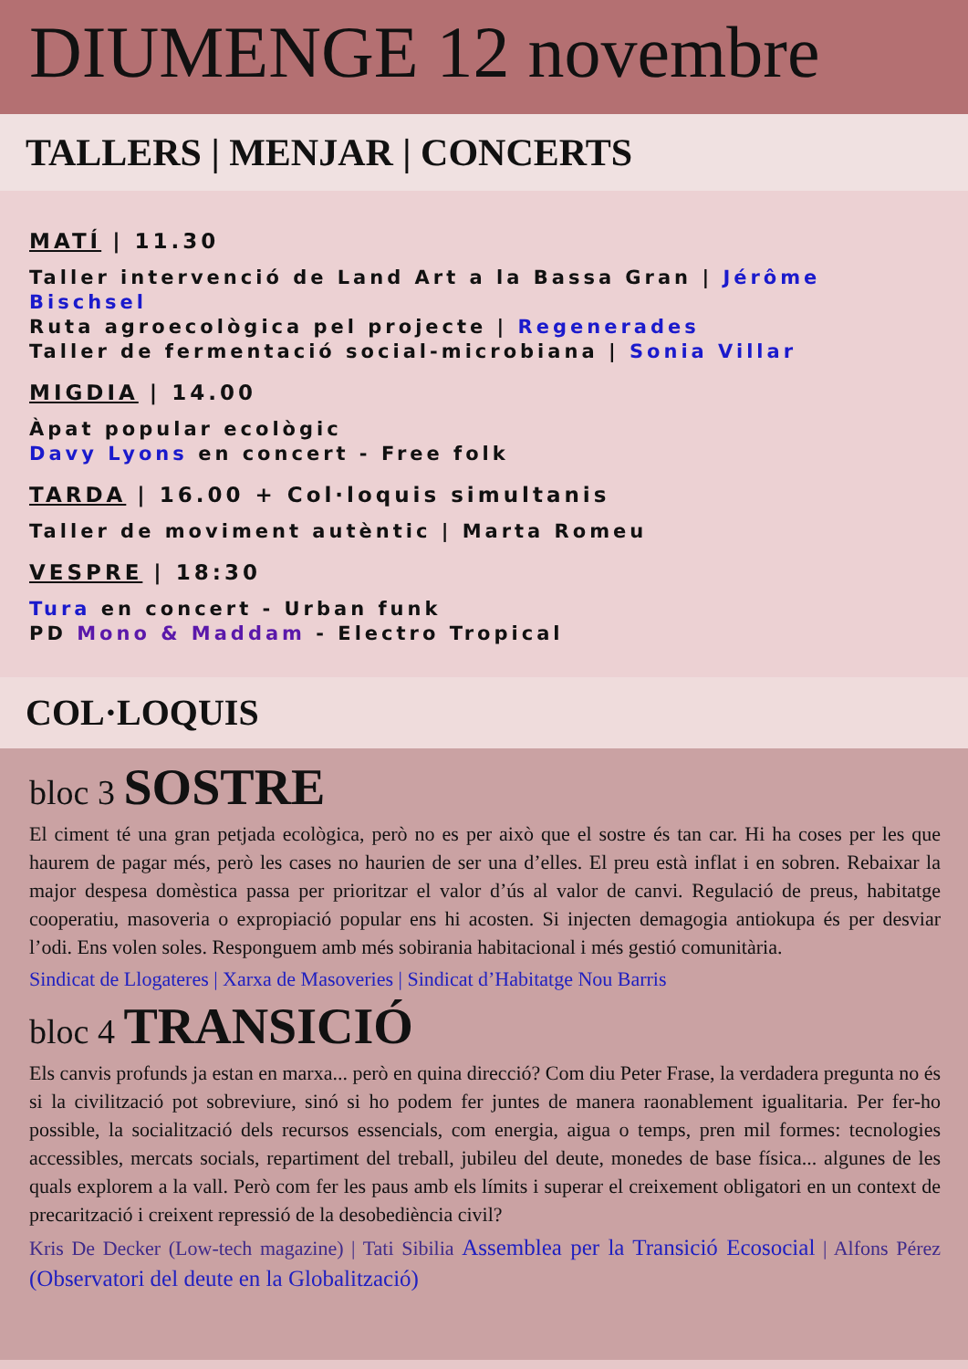DIUMENGE 12 novembre
TALLERS | MENJAR | CONCERTS
MATÍ | 11.30
Taller intervenció de Land Art a la Bassa Gran | Jérôme Bischsel
Ruta agroecològica pel projecte | Regenerades
Taller de fermentació social-microbiana | Sonia Villar
MIGDIA | 14.00
Àpat popular ecològic
Davy Lyons en concert - Free folk
TARDA | 16.00 + Col·loquis simultanis
Taller de moviment autèntic | Marta Romeu
VESPRE | 18:30
Tura en concert - Urban funk
PD Mono & Maddam - Electro Tropical
COL·LOQUIS
bloc 3 SOSTRE
El ciment té una gran petjada ecològica, però no es per això que el sostre és tan car. Hi ha coses per les que haurem de pagar més, però les cases no haurien de ser una d’elles. El preu està inflat i en sobren. Rebaixar la major despesa domèstica passa per prioritzar el valor d’ús al valor de canvi. Regulació de preus, habitatge cooperatiu, masoveria o expropiació popular ens hi acosten. Si injecten demagogia antiokupa és per desviar l’odi. Ens volen soles. Responguem amb més sobirania habitacional i més gestió comunitària.
Sindicat de Llogateres | Xarxa de Masoveries | Sindicat d’Habitatge Nou Barris
bloc 4 TRANSICIÓ
Els canvis profunds ja estan en marxa... però en quina direcció? Com diu Peter Frase, la verdadera pregunta no és si la civilització pot sobreviure, sinó si ho podem fer juntes de manera raonablement igualitaria. Per fer-ho possible, la socialització dels recursos essencials, com energia, aigua o temps, pren mil formes: tecnologies accessibles, mercats socials, repartiment del treball, jubileu del deute, monedes de base física... algunes de les quals explorem a la vall. Però com fer les paus amb els límits i superar el creixement obligatori en un context de precarització i creixent repressió de la desobediència civil?
Kris De Decker (Low-tech magazine) | Tati Sibilia Assemblea per la Transició Ecosocial | Alfons Pérez (Observatori del deute en la Globalització)